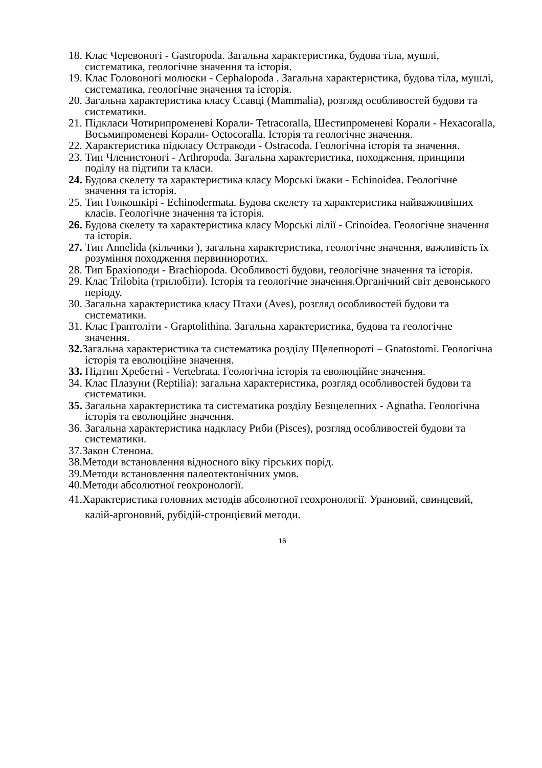18. Клас Черевоногі - Gastropoda. Загальна характеристика, будова тіла, мушлі, систематика, геологічне значення та історія.
19. Клас Головоногі молюски - Cephalopoda . Загальна характеристика, будова тіла, мушлі, систематика, геологічне значення та історія.
20. Загальна характеристика класу Ссавці (Mammalia), розгляд особливостей будови та систематики.
21. Підкласи Чотирипроменеві Корали- Tetracoralla, Шестипроменеві Корали - Hexacoralla, Восьмипроменеві Корали- Octocoralla. Історія та геологічне значення.
22. Характеристика підкласу Остракоди - Ostracoda. Геологічна історія та значення.
23. Тип Членистоногі - Arthropoda. Загальна характеристика, походження, принципи поділу на підтипи та класи.
24. Будова скелету та характеристика класу Морські їжаки - Echinoidea. Геологічне значення та історія.
25. Тип Голкошкірі - Echinodermata. Будова скелету та характеристика найважливіших класів. Геологічне значення та історія.
26. Будова скелету та характеристика класу Морські лілії - Crinoidea. Геологічне значення та історія.
27. Тип Annelida (кільчики ), загальна характеристика, геологічне значення, важливість їх розуміння походження первинноротих.
28. Тип Брахіоподи - Brachiopoda. Особливості будови, геологічне значення та історія.
29. Клас Trilobita (трилобіти). Історія та геологічне значення.Органічний світ девонського періоду.
30. Загальна характеристика класу Птахи (Aves), розгляд особливостей будови та систематики.
31. Клас Граптоліти - Graptolithina. Загальна характеристика, будова та геологічне значення.
32. Загальна характеристика та систематика розділу Щелепнороті – Gnatostomi. Геологічна історія та еволюційне значення.
33. Підтип Хребетні - Vertebrata. Геологічна історія та еволюційне значення.
34. Клас Плазуни (Reptilia): загальна характеристика, розгляд особливостей будови та систематики.
35. Загальна характеристика та систематика розділу Безщелепних - Agnatha. Геологічна історія та еволюційне значення.
36. Загальна характеристика надкласу Риби (Pisces), розгляд особливостей будови та систематики.
37.Закон Стенона.
38.Методи встановлення відносного віку гірських порід.
39.Методи встановлення палеотектонічних умов.
40.Методи абсолютної геохронології.
41.Характеристика головних методів абсолютної геохронології. Урановий, свинцевий, калій-аргоновий, рубідій-стронцієвий методи.
16